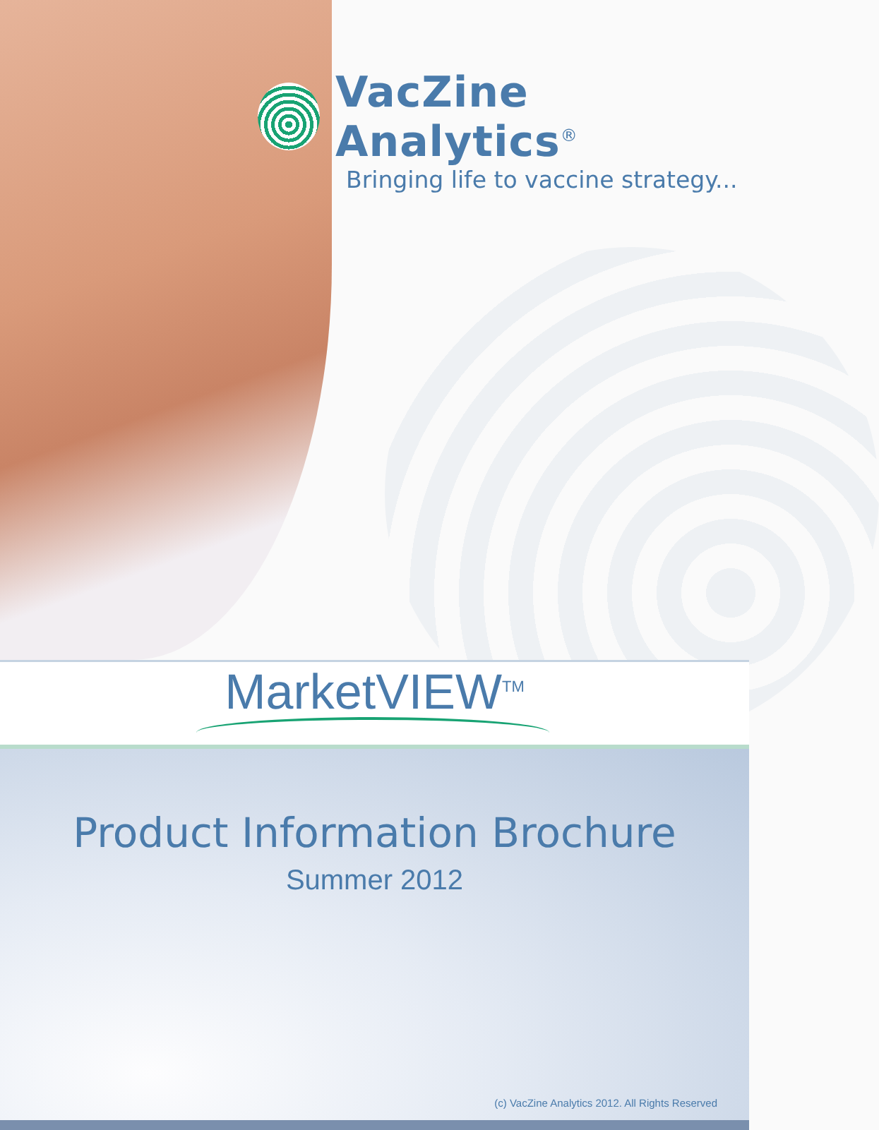VacZine Analytics<sup>®</sup>
Bringing life to vaccine strategy...
MarketVIEW<sup>TM</sup>
Product Information Brochure
Summer 2012
(c) VacZine Analytics 2012. All Rights Reserved